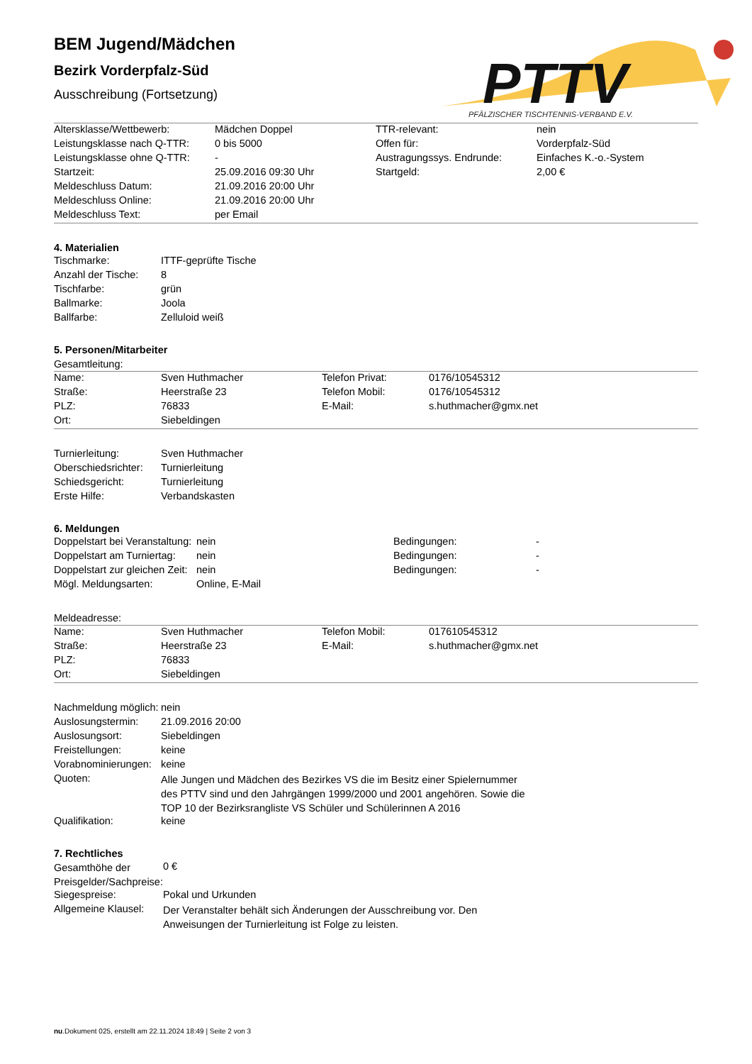PTTV
PFÄLZISCHER TISCHTENNIS-VERBAND E.V.
BEM Jugend/Mädchen
Bezirk Vorderpfalz-Süd
Ausschreibung (Fortsetzung)
| Altersklasse/Wettbewerb: | Mädchen Doppel | TTR-relevant: | nein |
| Leistungsklasse nach Q-TTR: | 0 bis 5000 | Offen für: | Vorderpfalz-Süd |
| Leistungsklasse ohne Q-TTR: | - | Austragungssys. Endrunde: | Einfaches K.-o.-System |
| Startzeit: | 25.09.2016 09:30 Uhr | Startgeld: | 2,00 € |
| Meldeschluss Datum: | 21.09.2016 20:00 Uhr | | |
| Meldeschluss Online: | 21.09.2016 20:00 Uhr | | |
| Meldeschluss Text: | per Email | | |
4. Materialien
| Tischmarke: | ITTF-geprüfte Tische |
| Anzahl der Tische: | 8 |
| Tischfarbe: | grün |
| Ballmarke: | Joola |
| Ballfarbe: | Zelluloid weiß |
5. Personen/Mitarbeiter
Gesamtleitung:
| Name: | Sven Huthmacher | Telefon Privat: | 0176/10545312 |
| Straße: | Heerstraße 23 | Telefon Mobil: | 0176/10545312 |
| PLZ: | 76833 | E-Mail: | s.huthmacher@gmx.net |
| Ort: | Siebeldingen | | |
| Turnierleitung: | Sven Huthmacher |
| Oberschiedsrichter: | Turnierleitung |
| Schiedsgericht: | Turnierleitung |
| Erste Hilfe: | Verbandskasten |
6. Meldungen
| Doppelstart bei Veranstaltung: | nein | Bedingungen: | - |
| Doppelstart am Turniertag: | nein | Bedingungen: | - |
| Doppelstart zur gleichen Zeit: | nein | Bedingungen: | - |
| Mögl. Meldungsarten: | Online, E-Mail | | |
Meldeadresse:
| Name: | Sven Huthmacher | Telefon Mobil: | 017610545312 |
| Straße: | Heerstraße 23 | E-Mail: | s.huthmacher@gmx.net |
| PLZ: | 76833 | | |
| Ort: | Siebeldingen | | |
| Nachmeldung möglich: | nein |
| Auslosungstermin: | 21.09.2016 20:00 |
| Auslosungsort: | Siebeldingen |
| Freistellungen: | keine |
| Vorabnominierungen: | keine |
| Quoten: | Alle Jungen und Mädchen des Bezirkes VS die im Besitz einer Spielernummer des PTTV sind und den Jahrgängen 1999/2000 und 2001 angehören. Sowie die TOP 10 der Bezirksrangliste VS Schüler und Schülerinnen A 2016 |
| Qualifikation: | keine |
7. Rechtliches
| Gesamthöhe der Preisgelder/Sachpreise: | 0 € |
| Siegespreise: | Pokal und Urkunden |
| Allgemeine Klausel: | Der Veranstalter behält sich Änderungen der Ausschreibung vor. Den Anweisungen der Turnierleitung ist Folge zu leisten. |
nu.Dokument 025, erstellt am 22.11.2024 18:49 | Seite 2 von 3